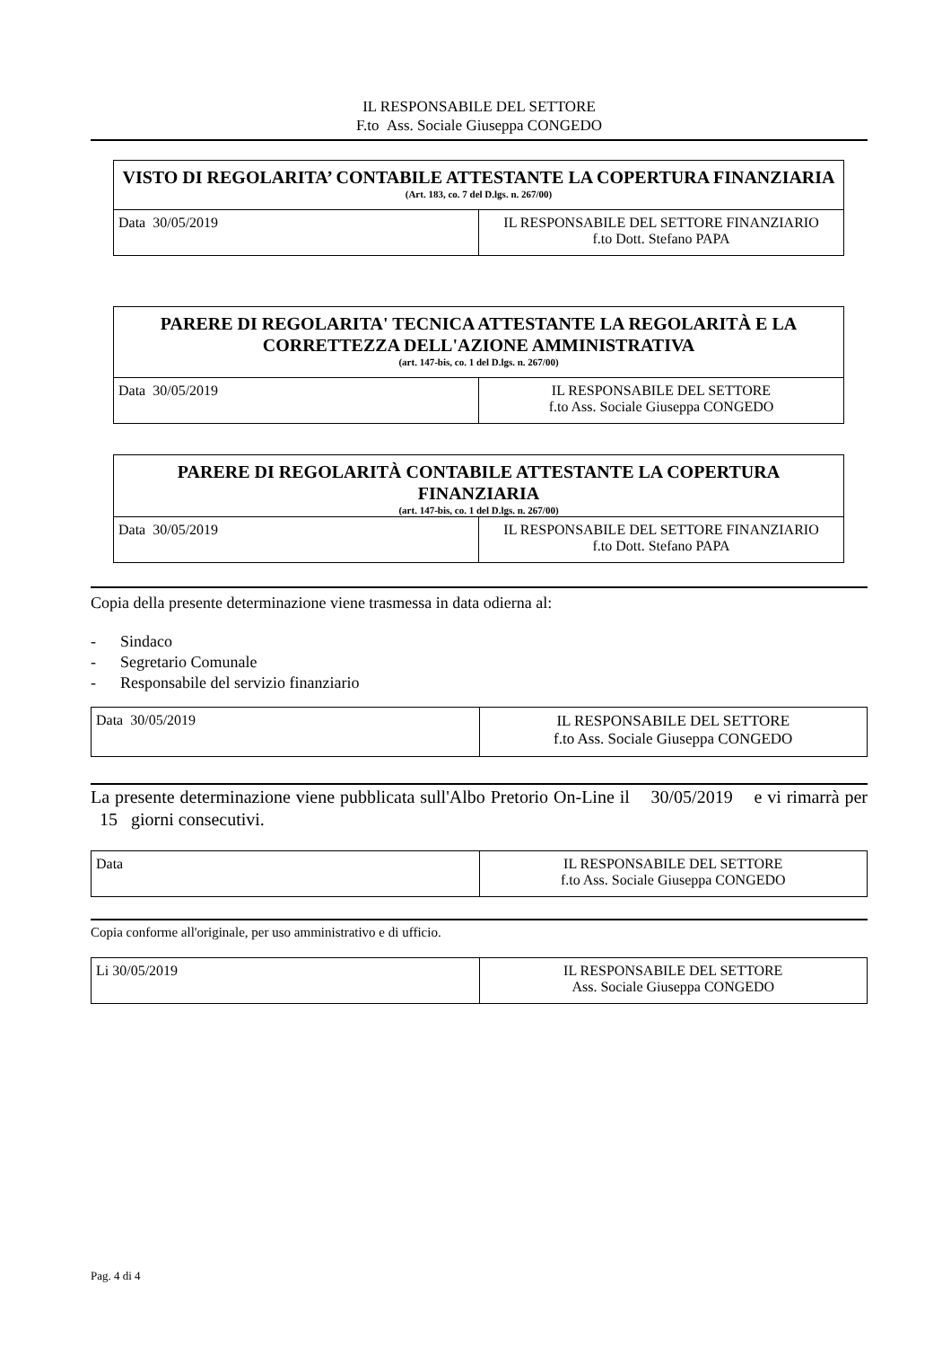IL RESPONSABILE DEL SETTORE
F.to Ass. Sociale Giuseppa CONGEDO
| VISTO DI REGOLARITA’ CONTABILE ATTESTANTE LA COPERTURA FINANZIARIA (Art. 183, co. 7 del D.lgs. n. 267/00) | |
| --- | --- |
| Data 30/05/2019 | IL RESPONSABILE DEL SETTORE FINANZIARIO f.to Dott. Stefano PAPA |
| PARERE DI REGOLARITA' TECNICA ATTESTANTE LA REGOLARITÀ E LA CORRETTEZZA DELL'AZIONE AMMINISTRATIVA (art. 147-bis, co. 1 del D.lgs. n. 267/00) | |
| --- | --- |
| Data 30/05/2019 | IL RESPONSABILE DEL SETTORE f.to Ass. Sociale Giuseppa CONGEDO |
| PARERE DI REGOLARITÀ CONTABILE ATTESTANTE LA COPERTURA FINANZIARIA (art. 147-bis, co. 1 del D.lgs. n. 267/00) | |
| --- | --- |
| Data 30/05/2019 | IL RESPONSABILE DEL SETTORE FINANZIARIO f.to Dott. Stefano PAPA |
Copia della presente determinazione viene trasmessa in data odierna al:
- Sindaco
- Segretario Comunale
- Responsabile del servizio finanziario
| Data 30/05/2019 | IL RESPONSABILE DEL SETTORE f.to Ass. Sociale Giuseppa CONGEDO |
La presente determinazione viene pubblicata sull'Albo Pretorio On-Line il 30/05/2019 e vi rimarrà per 15 giorni consecutivi.
| Data | IL RESPONSABILE DEL SETTORE f.to Ass. Sociale Giuseppa CONGEDO |
Copia conforme all'originale, per uso amministrativo e di ufficio.
| Li 30/05/2019 | IL RESPONSABILE DEL SETTORE Ass. Sociale Giuseppa CONGEDO |
Pag. 4 di 4